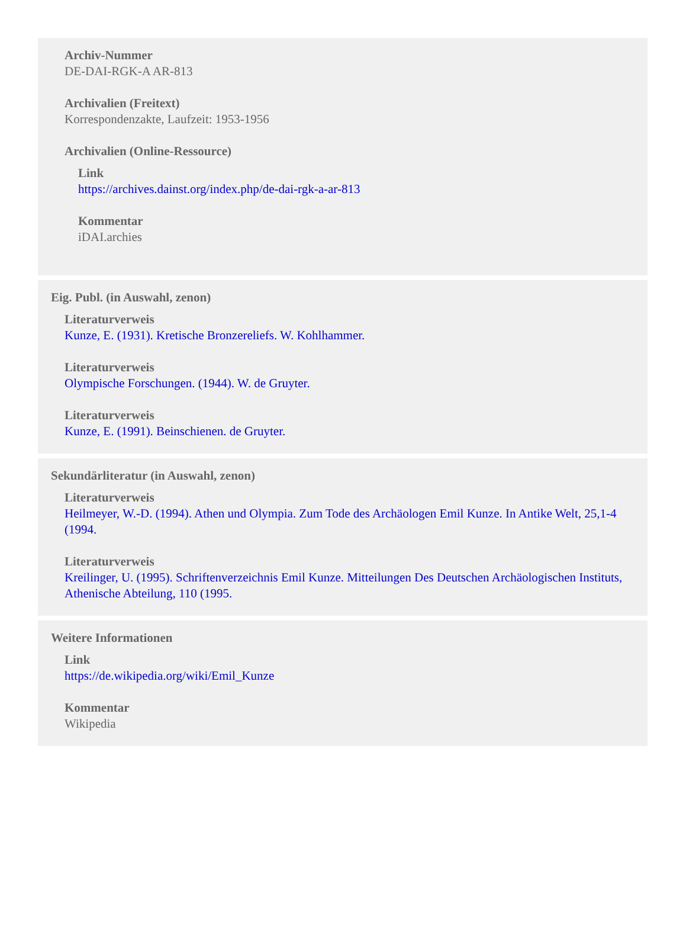Archiv-Nummer
DE-DAI-RGK-A AR-813
Archivalien (Freitext)
Korrespondenzakte, Laufzeit: 1953-1956
Archivalien (Online-Ressource)
Link
https://archives.dainst.org/index.php/de-dai-rgk-a-ar-813
Kommentar
iDAI.archies
Eig. Publ. (in Auswahl, zenon)
Literaturverweis
Kunze, E. (1931). Kretische Bronzereliefs. W. Kohlhammer.
Literaturverweis
Olympische Forschungen. (1944). W. de Gruyter.
Literaturverweis
Kunze, E. (1991). Beinschienen. de Gruyter.
Sekundärliteratur (in Auswahl, zenon)
Literaturverweis
Heilmeyer, W.-D. (1994). Athen und Olympia. Zum Tode des Archäologen Emil Kunze. In Antike Welt, 25,1-4 (1994.
Literaturverweis
Kreilinger, U. (1995). Schriftenverzeichnis Emil Kunze. Mitteilungen Des Deutschen Archäologischen Instituts, Athenische Abteilung, 110 (1995.
Weitere Informationen
Link
https://de.wikipedia.org/wiki/Emil_Kunze
Kommentar
Wikipedia